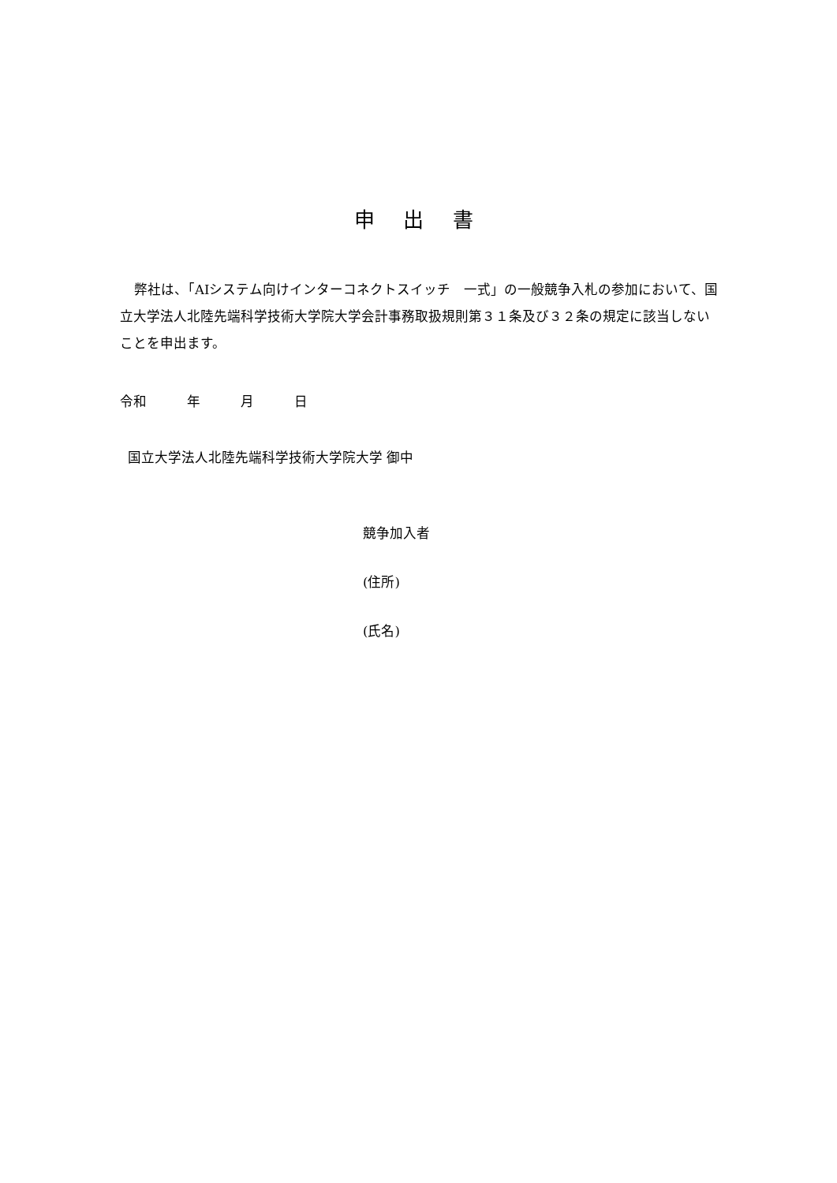申 出 書
弊社は、「AIシステム向けインターコネクトスイッチ　一式」の一般競争入札の参加において、国立大学法人北陸先端科学技術大学院大学会計事務取扱規則第３１条及び３２条の規定に該当しないことを申出ます。
令和　　　年　　　月　　　日
国立大学法人北陸先端科学技術大学院大学 御中
競争加入者
(住所)
(氏名)